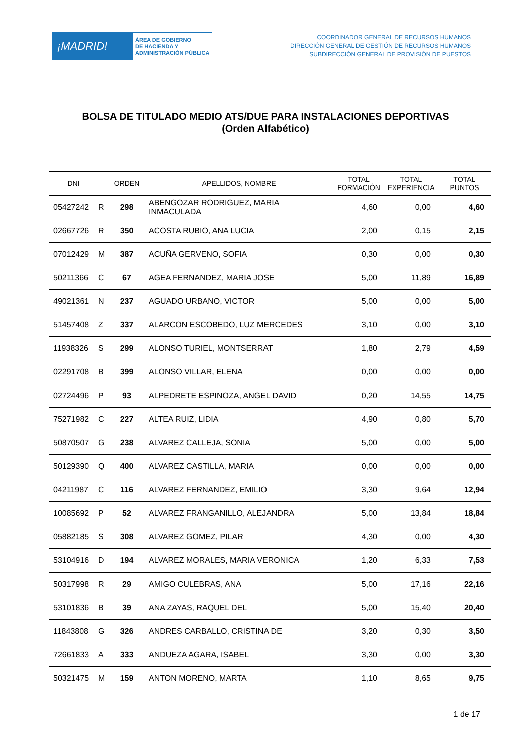¡MADRID!
ÁREA DE GOBIERNO
DE HACIENDA Y
ADMINISTRACIÓN PÚBLICA
COORDINADOR GENERAL DE RECURSOS HUMANOS
DIRECCIÓN GENERAL DE GESTIÓN DE RECURSOS HUMANOS
SUBDIRECCIÓN GENERAL DE PROVISIÓN DE PUESTOS
BOLSA DE TITULADO MEDIO ATS/DUE PARA INSTALACIONES DEPORTIVAS
(Orden Alfabético)
| DNI | | ORDEN | APELLIDOS, NOMBRE | TOTAL FORMACIÓN | TOTAL EXPERIENCIA | TOTAL PUNTOS |
| --- | --- | --- | --- | --- | --- | --- |
| 05427242 | R | 298 | ABENGOZAR RODRIGUEZ, MARIA INMACULADA | 4,60 | 0,00 | 4,60 |
| 02667726 | R | 350 | ACOSTA RUBIO, ANA LUCIA | 2,00 | 0,15 | 2,15 |
| 07012429 | M | 387 | ACUÑA GERVENO, SOFIA | 0,30 | 0,00 | 0,30 |
| 50211366 | C | 67 | AGEA FERNANDEZ, MARIA JOSE | 5,00 | 11,89 | 16,89 |
| 49021361 | N | 237 | AGUADO URBANO, VICTOR | 5,00 | 0,00 | 5,00 |
| 51457408 | Z | 337 | ALARCON ESCOBEDO, LUZ MERCEDES | 3,10 | 0,00 | 3,10 |
| 11938326 | S | 299 | ALONSO TURIEL, MONTSERRAT | 1,80 | 2,79 | 4,59 |
| 02291708 | B | 399 | ALONSO VILLAR, ELENA | 0,00 | 0,00 | 0,00 |
| 02724496 | P | 93 | ALPEDRETE ESPINOZA, ANGEL DAVID | 0,20 | 14,55 | 14,75 |
| 75271982 | C | 227 | ALTEA RUIZ, LIDIA | 4,90 | 0,80 | 5,70 |
| 50870507 | G | 238 | ALVAREZ CALLEJA, SONIA | 5,00 | 0,00 | 5,00 |
| 50129390 | Q | 400 | ALVAREZ CASTILLA, MARIA | 0,00 | 0,00 | 0,00 |
| 04211987 | C | 116 | ALVAREZ FERNANDEZ, EMILIO | 3,30 | 9,64 | 12,94 |
| 10085692 | P | 52 | ALVAREZ FRANGANILLO, ALEJANDRA | 5,00 | 13,84 | 18,84 |
| 05882185 | S | 308 | ALVAREZ GOMEZ, PILAR | 4,30 | 0,00 | 4,30 |
| 53104916 | D | 194 | ALVAREZ MORALES, MARIA VERONICA | 1,20 | 6,33 | 7,53 |
| 50317998 | R | 29 | AMIGO CULEBRAS, ANA | 5,00 | 17,16 | 22,16 |
| 53101836 | B | 39 | ANA ZAYAS, RAQUEL DEL | 5,00 | 15,40 | 20,40 |
| 11843808 | G | 326 | ANDRES CARBALLO, CRISTINA DE | 3,20 | 0,30 | 3,50 |
| 72661833 | A | 333 | ANDUEZA AGARA, ISABEL | 3,30 | 0,00 | 3,30 |
| 50321475 | M | 159 | ANTON MORENO, MARTA | 1,10 | 8,65 | 9,75 |
1 de 17